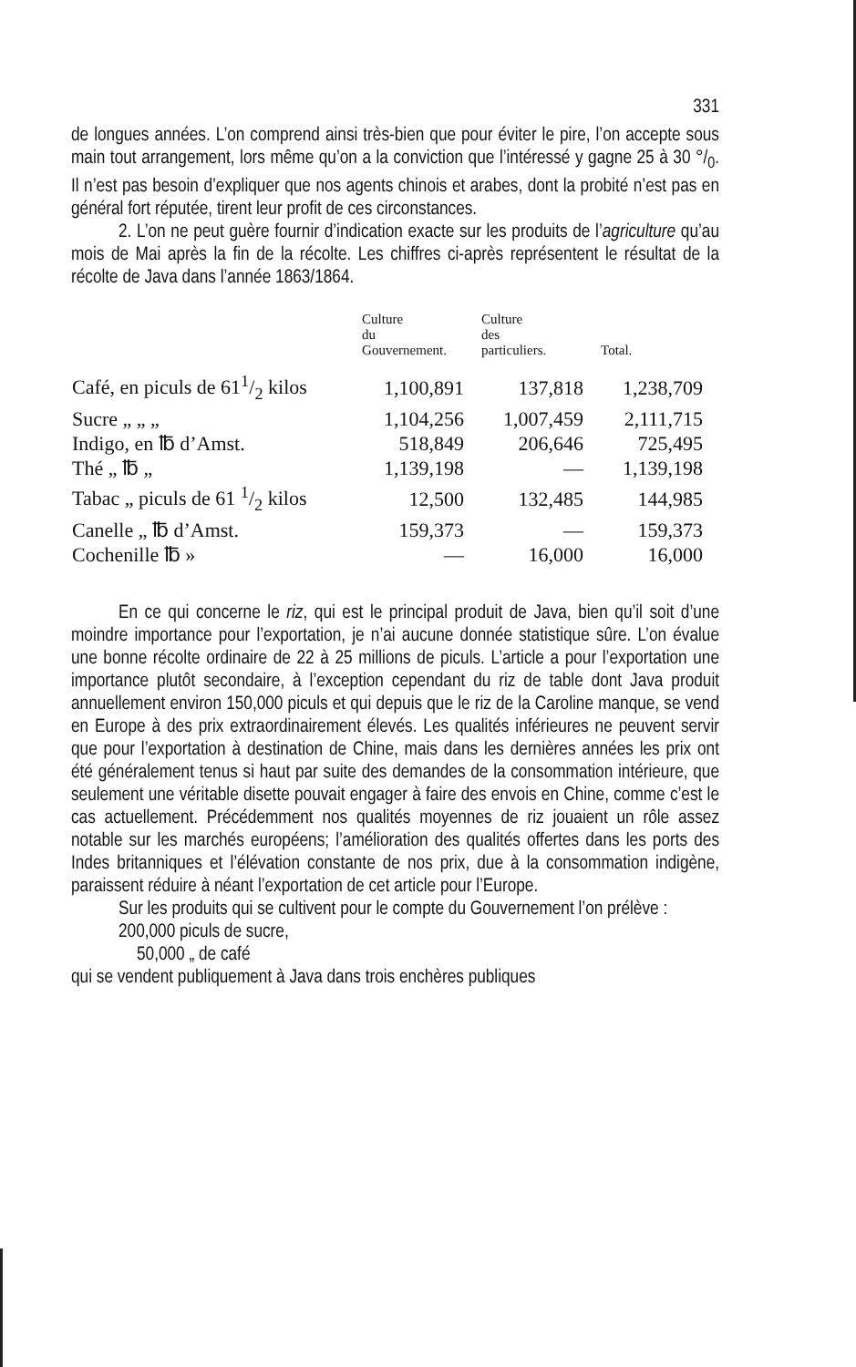331
de longues années. L’on comprend ainsi très-bien que pour éviter le pire, l’on accepte sous main tout arrangement, lors même qu’on a la conviction que l’intéressé y gagne 25 à 30 °/<sub>0</sub>. Il n’est pas besoin d’expliquer que nos agents chinois et arabes, dont la probité n’est pas en général fort réputée, tirent leur profit de ces circonstances.
2. L’on ne peut guère fournir d’indication exacte sur les produits de l’agriculture qu’au mois de Mai après la fin de la récolte. Les chiffres ci-après représentent le résultat de la récolte de Java dans l’année 1863/1864.
| | Culture du Gouvernement. | Culture des particuliers. | Total. |
| --- | --- | --- | --- |
| Café, en piculs de 611/2 kilos | 1,100,891 | 137,818 | 1,238,709 |
| Sucre „ „ „ | 1,104,256 | 1,007,459 | 2,111,715 |
| Indigo, en ℔ d’Amst. | 518,849 | 206,646 | 725,495 |
| Thé „ ℔ „ | 1,139,198 | — | 1,139,198 |
| Tabac „ piculs de 61 1/2 kilos | 12,500 | 132,485 | 144,985 |
| Canelle „ ℔ d’Amst. | 159,373 | — | 159,373 |
| Cochenille ℔ » | — | 16,000 | 16,000 |
En ce qui concerne le riz, qui est le principal produit de Java, bien qu’il soit d’une moindre importance pour l’exportation, je n’ai aucune donnée statistique sûre. L’on évalue une bonne récolte ordinaire de 22 à 25 millions de piculs. L’article a pour l’exportation une importance plutôt secondaire, à l’exception cependant du riz de table dont Java produit annuellement environ 150,000 piculs et qui depuis que le riz de la Caroline manque, se vend en Europe à des prix extraordinairement élevés. Les qualités inférieures ne peuvent servir que pour l’exportation à destination de Chine, mais dans les dernières années les prix ont été généralement tenus si haut par suite des demandes de la consommation intérieure, que seulement une véritable disette pouvait engager à faire des envois en Chine, comme c’est le cas actuellement. Précédemment nos qualités moyennes de riz jouaient un rôle assez notable sur les marchés européens; l’amélioration des qualités offertes dans les ports des Indes britanniques et l’élévation constante de nos prix, due à la consommation indigène, paraissent réduire à néant l’exportation de cet article pour l’Europe.
Sur les produits qui se cultivent pour le compte du Gouvernement l’on prélève :
200,000 piculs de sucre,
50,000 „ de café
qui se vendent publiquement à Java dans trois enchères publiques